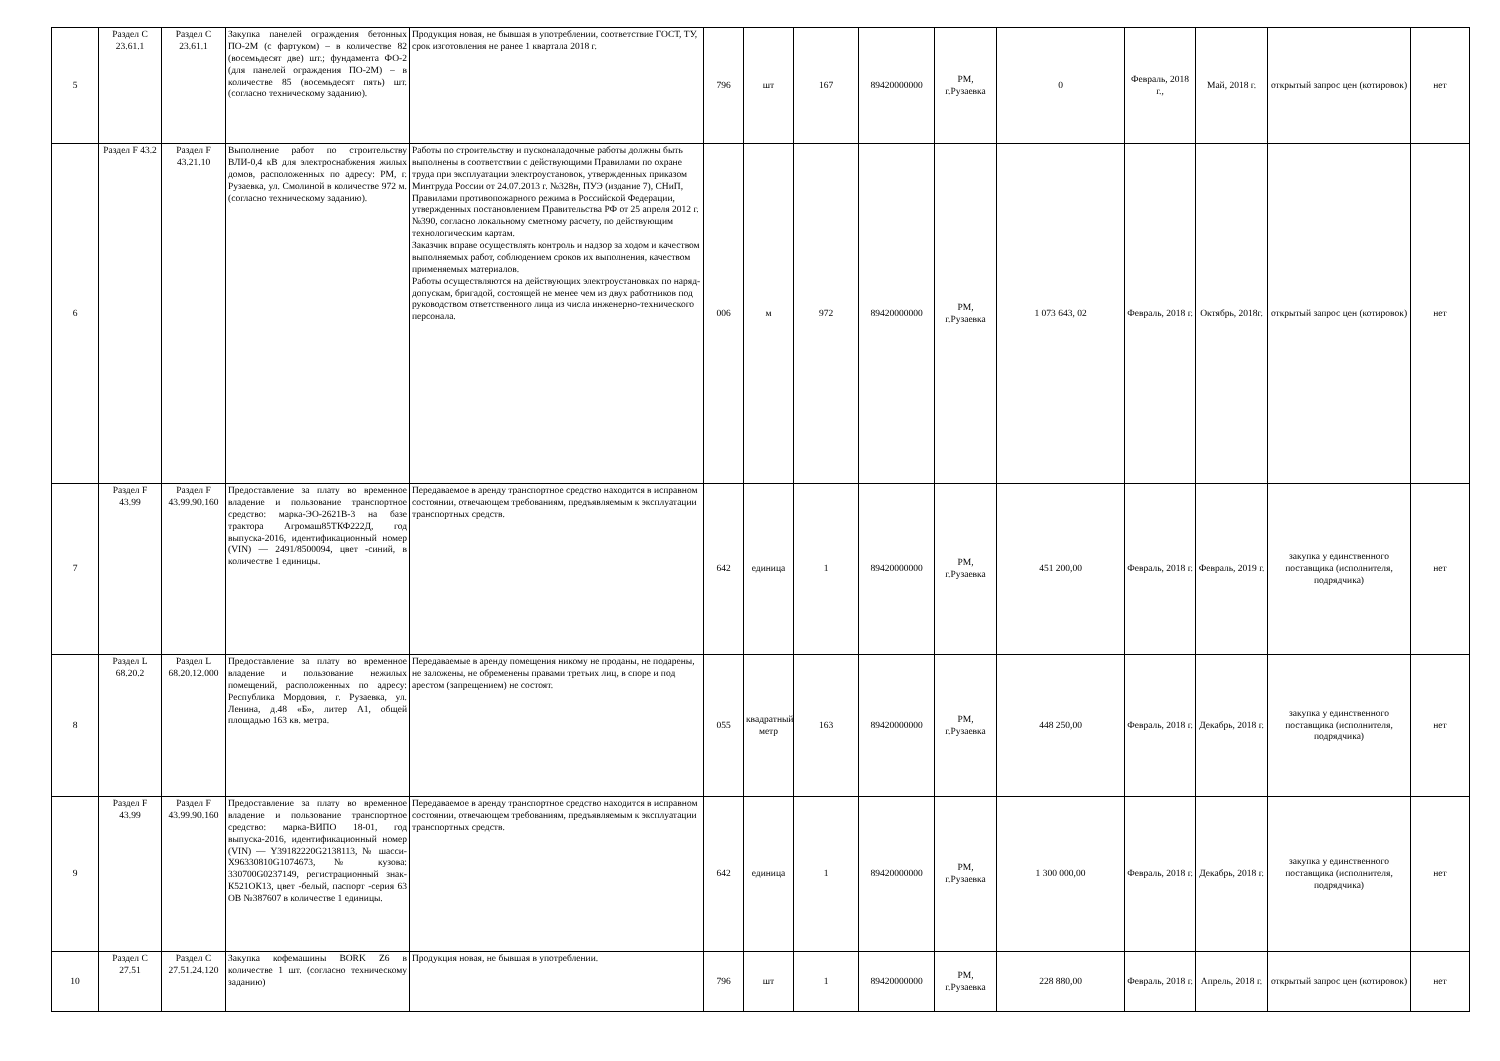| 5 | Раздел C 23.61.1 | Раздел C 23.61.1 | Закупка панелей ограждения бетонных ПО-2М (с фартуком) – в количестве 82 (восемьдесят две) шт.; фундамента ФО-2 (для панелей ограждения ПО-2М) – в количестве 85 (восемьдесят пять) шт. (согласно техническому заданию). | Продукция новая, не бывшая в употреблении, соответствие ГОСТ, ТУ, срок изготовления не ранее 1 квартала 2018 г. | 796 | шт | 167 | 89420000000 | РМ, г.Рузаевка | 0 | Февраль, 2018 г., | Май, 2018 г. | открытый запрос цен (котировок) | нет |
| 6 | Раздел F 43.2 | Раздел F 43.21.10 | Выполнение работ по строительству ВЛИ-0,4 кВ для электроснабжения жилых домов, расположенных по адресу: РМ, г. Рузаевка, ул. Смолиной в количестве 972 м. (согласно техническому заданию). | Работы по строительству и пусконаладочные работы должны быть выполнены в соответствии с действующими Правилами по охране труда при эксплуатации электроустановок, утвержденных приказом Минтруда России от 24.07.2013 г. №328н, ПУЭ (издание 7), СНиП, Правилами противопожарного режима в Российской Федерации, утвержденных постановлением Правительства РФ от 25 апреля 2012 г. №390, согласно локальному сметному расчету, по действующим технологическим картам. Заказчик вправе осуществлять контроль и надзор за ходом и качеством выполняемых работ, соблюдением сроков их выполнения, качеством применяемых материалов. Работы осуществляются на действующих электроустановках по наряд-допускам, бригадой, состоящей не менее чем из двух работников под руководством ответственного лица из числа инженерно-технического персонала. | 006 | м | 972 | 89420000000 | РМ, г.Рузаевка | 1 073 643, 02 | Февраль, 2018 г. | Октябрь, 2018г. | открытый запрос цен (котировок) | нет |
| 7 | Раздел F 43.99 | Раздел F 43.99.90.160 | Предоставление за плату во временное владение и пользование транспортное средство: марка-ЭО-2621В-3 на базе трактора Агромаш85ТКФ222Д, год выпуска-2016, идентификационный номер (VIN) — 2491/8500094, цвет -синий, в количестве 1 единицы. | Передаваемое в аренду транспортное средство находится в исправном состоянии, отвечающем требованиям, предъявляемым к эксплуатации транспортных средств. | 642 | единица | 1 | 89420000000 | РМ, г.Рузаевка | 451 200,00 | Февраль, 2018 г. | Февраль, 2019 г. | закупка у единственного поставщика (исполнителя, подрядчика) | нет |
| 8 | Раздел L 68.20.2 | Раздел L 68.20.12.000 | Предоставление за плату во временное владение и пользование нежилых помещений, расположенных по адресу: Республика Мордовия, г. Рузаевка, ул. Ленина, д.48 «Б», литер А1, общей площадью 163 кв. метра. | Передаваемые в аренду помещения никому не проданы, не подарены, не заложены, не обременены правами третьих лиц, в споре и под арестом (запрещением) не состоят. | 055 | квадратный метр | 163 | 89420000000 | РМ, г.Рузаевка | 448 250,00 | Февраль, 2018 г. | Декабрь, 2018 г. | закупка у единственного поставщика (исполнителя, подрядчика) | нет |
| 9 | Раздел F 43.99 | Раздел F 43.99.90.160 | Предоставление за плату во временное владение и пользование транспортное средство: марка-ВИПО 18-01, год выпуска-2016, идентификационный номер (VIN) — Y39182220G2138113, № шасси-X96330810G1074673, № кузова: 330700G0237149, регистрационный знак-К521ОК13, цвет -белый, паспорт -серия 63 ОВ №387607 в количестве 1 единицы. | Передаваемое в аренду транспортное средство находится в исправном состоянии, отвечающем требованиям, предъявляемым к эксплуатации транспортных средств. | 642 | единица | 1 | 89420000000 | РМ, г.Рузаевка | 1 300 000,00 | Февраль, 2018 г. | Декабрь, 2018 г. | закупка у единственного поставщика (исполнителя, подрядчика) | нет |
| 10 | Раздел C 27.51 | Раздел C 27.51.24.120 | Закупка кофемашины BORK Z6 в количестве 1 шт. (согласно техническому заданию) | Продукция новая, не бывшая в употреблении. | 796 | шт | 1 | 89420000000 | РМ, г.Рузаевка | 228 880,00 | Февраль, 2018 г. | Апрель, 2018 г. | открытый запрос цен (котировок) | нет |